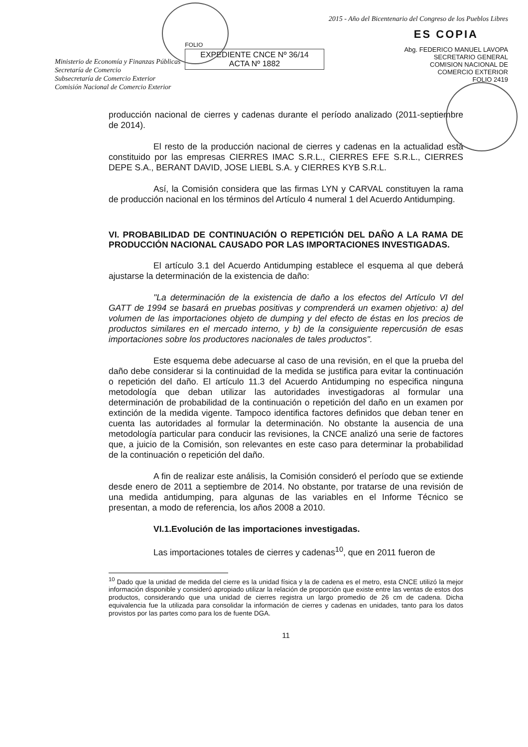Ministerio de Economía y Finanzas Públicas
Secretaría de Comercio
Subsecretaría de Comercio Exterior
Comisión Nacional de Comercio Exterior
FOLIO
EXPEDIENTE CNCE Nº 36/14
ACTA Nº 1882
2015 - Año del Bicentenario del Congreso de los Pueblos Libres
ES COPIA
Abg. FEDERICO MANUEL LAVOPA
SECRETARIO GENERAL
COMISION NACIONAL DE
COMERCIO EXTERIOR
FOLIO 2419
producción nacional de cierres y cadenas durante el período analizado (2011-septiembre de 2014).
El resto de la producción nacional de cierres y cadenas en la actualidad está constituido por las empresas CIERRES IMAC S.R.L., CIERRES EFE S.R.L., CIERRES DEPE S.A., BERANT DAVID, JOSE LIEBL S.A. y CIERRES KYB S.R.L.
Así, la Comisión considera que las firmas LYN y CARVAL constituyen la rama de producción nacional en los términos del Artículo 4 numeral 1 del Acuerdo Antidumping.
VI. PROBABILIDAD DE CONTINUACIÓN O REPETICIÓN DEL DAÑO A LA RAMA DE PRODUCCIÓN NACIONAL CAUSADO POR LAS IMPORTACIONES INVESTIGADAS.
El artículo 3.1 del Acuerdo Antidumping establece el esquema al que deberá ajustarse la determinación de la existencia de daño:
"La determinación de la existencia de daño a los efectos del Artículo VI del GATT de 1994 se basará en pruebas positivas y comprenderá un examen objetivo: a) del volumen de las importaciones objeto de dumping y del efecto de éstas en los precios de productos similares en el mercado interno, y b) de la consiguiente repercusión de esas importaciones sobre los productores nacionales de tales productos".
Este esquema debe adecuarse al caso de una revisión, en el que la prueba del daño debe considerar si la continuidad de la medida se justifica para evitar la continuación o repetición del daño. El artículo 11.3 del Acuerdo Antidumping no especifica ninguna metodología que deban utilizar las autoridades investigadoras al formular una determinación de probabilidad de la continuación o repetición del daño en un examen por extinción de la medida vigente. Tampoco identifica factores definidos que deban tener en cuenta las autoridades al formular la determinación. No obstante la ausencia de una metodología particular para conducir las revisiones, la CNCE analizó una serie de factores que, a juicio de la Comisión, son relevantes en este caso para determinar la probabilidad de la continuación o repetición del daño.
A fin de realizar este análisis, la Comisión consideró el período que se extiende desde enero de 2011 a septiembre de 2014. No obstante, por tratarse de una revisión de una medida antidumping, para algunas de las variables en el Informe Técnico se presentan, a modo de referencia, los años 2008 a 2010.
VI.1.Evolución de las importaciones investigadas.
Las importaciones totales de cierres y cadenas<sup>10</sup>, que en 2011 fueron de
<sup>10</sup> Dado que la unidad de medida del cierre es la unidad física y la de cadena es el metro, esta CNCE utilizó la mejor información disponible y consideró apropiado utilizar la relación de proporción que existe entre las ventas de estos dos productos, considerando que una unidad de cierres registra un largo promedio de 26 cm de cadena. Dicha equivalencia fue la utilizada para consolidar la información de cierres y cadenas en unidades, tanto para los datos provistos por las partes como para los de fuente DGA.
11